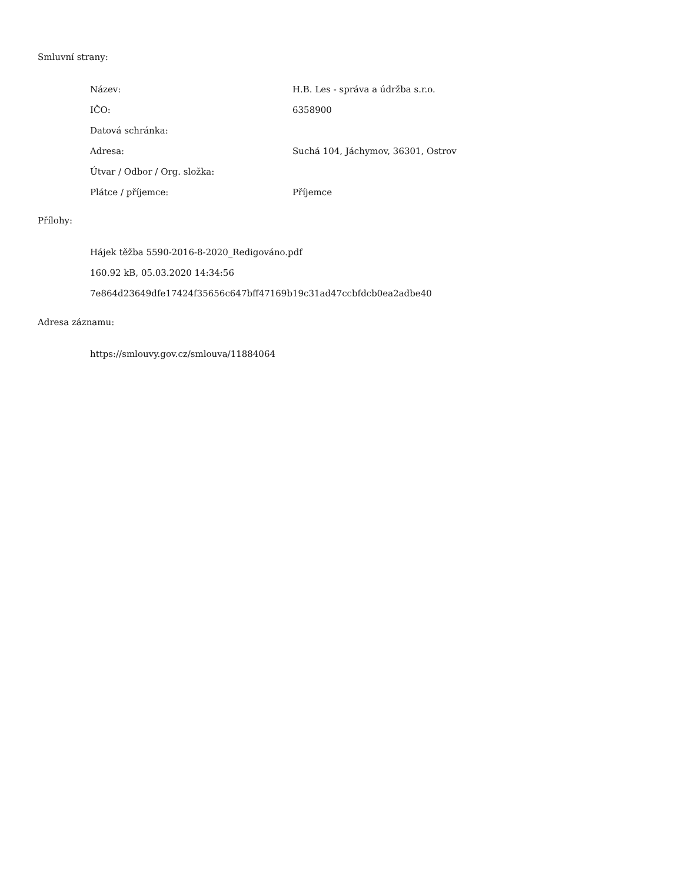Smluvní strany:
| Název: | H.B. Les - správa a údržba s.r.o. |
| IČO: | 6358900 |
| Datová schránka: | |
| Adresa: | Suchá 104, Jáchymov, 36301, Ostrov |
| Útvar / Odbor / Org. složka: | |
| Plátce / příjemce: | Příjemce |
Přílohy:
Hájek těžba 5590-2016-8-2020_Redigováno.pdf
160.92 kB, 05.03.2020 14:34:56
7e864d23649dfe17424f35656c647bff47169b19c31ad47ccbfdcb0ea2adbe40
Adresa záznamu:
https://smlouvy.gov.cz/smlouva/11884064